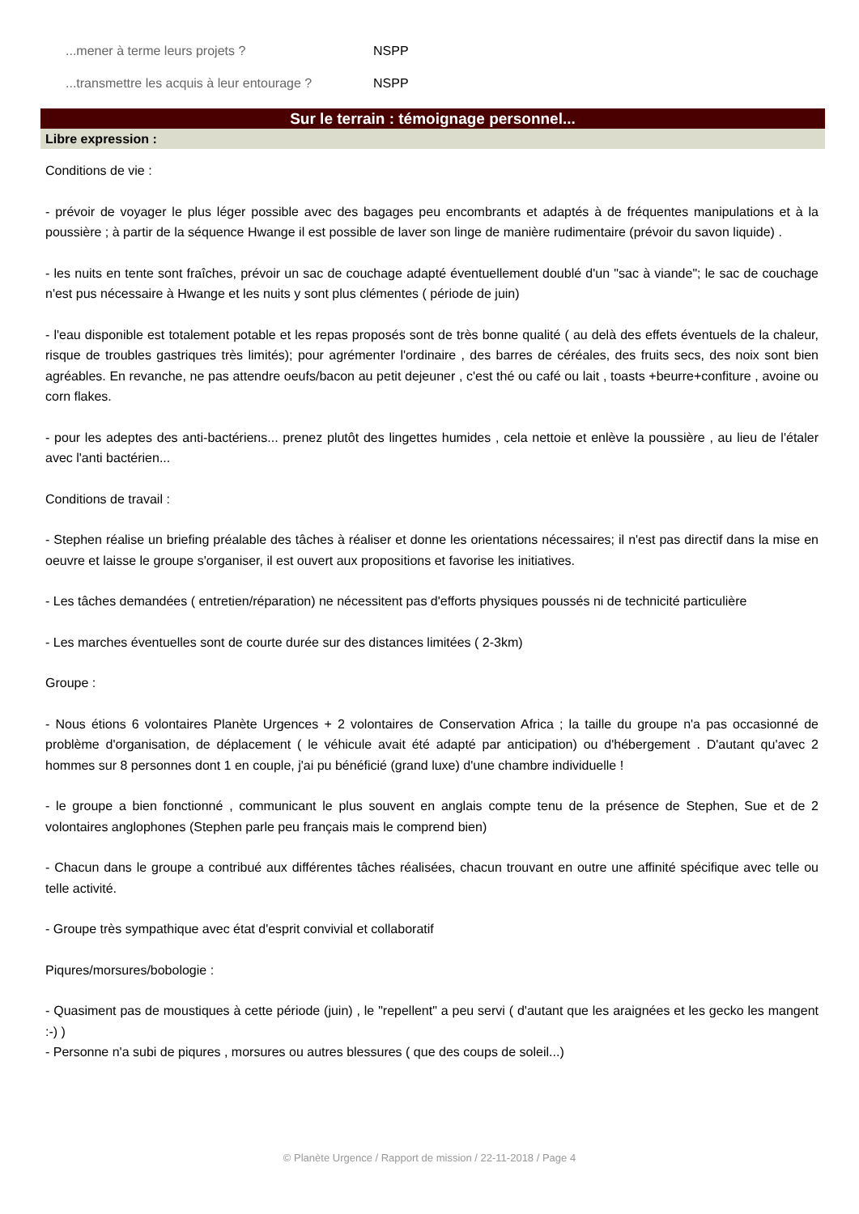...mener à terme leurs projets ? NSPP
...transmettre les acquis à leur entourage ? NSPP
Sur le terrain : témoignage personnel...
Libre expression :
Conditions de vie :
- prévoir de voyager le plus léger possible avec des bagages peu encombrants et adaptés à de fréquentes manipulations et à la poussière ; à partir de la séquence Hwange il est possible de laver son linge de manière rudimentaire (prévoir du savon liquide) .
- les nuits en tente sont fraîches, prévoir un sac de couchage adapté éventuellement doublé d'un "sac à viande"; le sac de couchage n'est pus nécessaire à Hwange et les nuits y sont plus clémentes ( période de juin)
- l'eau disponible est totalement potable et les repas proposés sont de très bonne qualité ( au delà des effets éventuels de la chaleur, risque de troubles gastriques très limités); pour agrémenter l'ordinaire , des barres de céréales, des fruits secs, des noix sont bien agréables. En revanche, ne pas attendre oeufs/bacon au petit dejeuner , c'est thé ou café ou lait , toasts +beurre+confiture , avoine ou corn flakes.
- pour les adeptes des anti-bactériens... prenez plutôt des lingettes humides , cela nettoie et enlève la poussière , au lieu de l'étaler avec l'anti bactérien...
Conditions de travail :
- Stephen réalise un briefing préalable des tâches à réaliser et donne les orientations nécessaires; il n'est pas directif dans la mise en oeuvre et laisse le groupe s'organiser, il est ouvert aux propositions et favorise les initiatives.
- Les tâches demandées ( entretien/réparation) ne nécessitent pas d'efforts physiques poussés ni de technicité particulière
- Les marches éventuelles sont de courte durée sur des distances limitées ( 2-3km)
Groupe :
- Nous étions 6 volontaires Planète Urgences + 2 volontaires de Conservation Africa ; la taille du groupe n'a pas occasionné de problème d'organisation, de déplacement ( le véhicule avait été adapté par anticipation) ou d'hébergement . D'autant qu'avec 2 hommes sur 8 personnes dont 1 en couple, j'ai pu bénéficié (grand luxe) d'une chambre individuelle !
- le groupe a bien fonctionné , communicant le plus souvent en anglais compte tenu de la présence de Stephen, Sue et de 2 volontaires anglophones (Stephen parle peu français mais le comprend bien)
- Chacun dans le groupe a contribué aux différentes tâches réalisées, chacun trouvant en outre une affinité spécifique avec telle ou telle activité.
- Groupe très sympathique avec état d'esprit convivial et collaboratif
Piqures/morsures/bobologie :
- Quasiment pas de moustiques à cette période (juin) , le "repellent" a peu servi ( d'autant que les araignées et les gecko les mangent :-) )
- Personne n'a subi de piqures , morsures ou autres blessures ( que des coups de soleil...)
© Planète Urgence / Rapport de mission / 22-11-2018 / Page 4